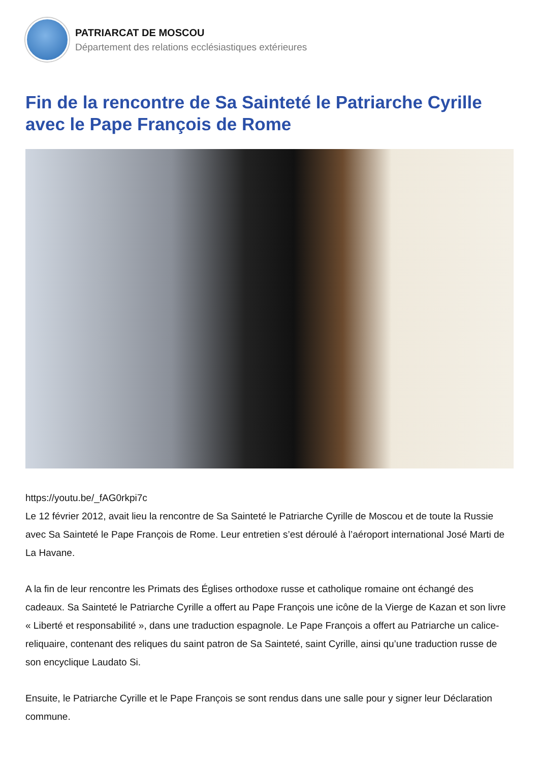PATRIARCAT DE MOSCOU
Département des relations ecclésiastiques extérieures
Fin de la rencontre de Sa Sainteté le Patriarche Cyrille avec le Pape François de Rome
https://youtu.be/_fAG0rkpi7c
Le 12 février 2012, avait lieu la rencontre de Sa Sainteté le Patriarche Cyrille de Moscou et de toute la Russie avec Sa Sainteté le Pape François de Rome. Leur entretien s’est déroulé à l’aéroport international José Marti de La Havane.
A la fin de leur rencontre les Primats des Églises orthodoxe russe et catholique romaine ont échangé des cadeaux. Sa Sainteté le Patriarche Cyrille a offert au Pape François une icône de la Vierge de Kazan et son livre « Liberté et responsabilité », dans une traduction espagnole. Le Pape François a offert au Patriarche un calice-reliquaire, contenant des reliques du saint patron de Sa Sainteté, saint Cyrille, ainsi qu’une traduction russe de son encyclique Laudato Si.
Ensuite, le Patriarche Cyrille et le Pape François se sont rendus dans une salle pour y signer leur Déclaration commune.